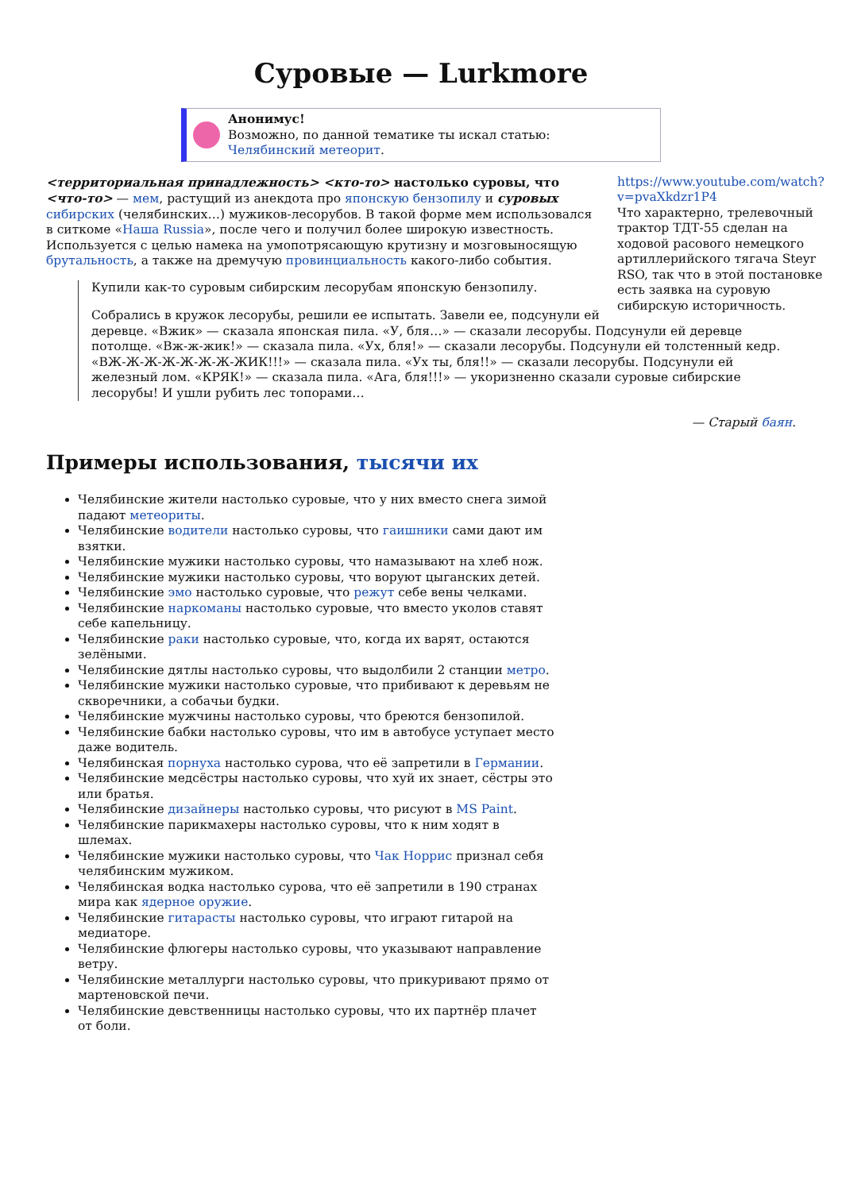Суровые — Lurkmore
Анонимус!
Возможно, по данной тематике ты искал статью:
Челябинский метеорит.
https://www.youtube.com/watch?v=pvaXkdzr1P4
Что характерно, трелевочный трактор ТДТ-55 сделан на ходовой расового немецкого артиллерийского тягача Steyr RSO, так что в этой постановке есть заявка на суровую сибирскую историчность.
<территориальная принадлежность> <кто-то> настолько суровы, что <что-то> — мем, растущий из анекдота про японскую бензопилу и суровых сибирских (челябинских…) мужиков-лесорубов. В такой форме мем использовался в ситкоме «Наша Russia», после чего и получил более широкую известность. Используется с целью намека на умопотрясающую крутизну и мозговыносящую брутальность, а также на дремучую провинциальность какого-либо события.
Купили как-то суровым сибирским лесорубам японскую бензопилу.
Собрались в кружок лесорубы, решили ее испытать. Завели ее, подсунули ей деревце. «Вжик» — сказала японская пила. «У, бля…» — сказали лесорубы. Подсунули ей деревце потолще. «Вж-ж-жик!» — сказала пила. «Ух, бля!» — сказали лесорубы. Подсунули ей толстенный кедр. «ВЖ-Ж-Ж-Ж-Ж-Ж-Ж-ЖИК!!!» — сказала пила. «Ух ты, бля!!» — сказали лесорубы. Подсунули ей железный лом. «КРЯК!» — сказала пила. «Ага, бля!!!» — укоризненно сказали суровые сибирские лесорубы! И ушли рубить лес топорами…
— Старый баян.
Примеры использования, тысячи их
Челябинские жители настолько суровые, что у них вместо снега зимой падают метеориты.
Челябинские водители настолько суровы, что гаишники сами дают им взятки.
Челябинские мужики настолько суровы, что намазывают на хлеб нож.
Челябинские мужики настолько суровы, что воруют цыганских детей.
Челябинские эмо настолько суровые, что режут себе вены челками.
Челябинские наркоманы настолько суровые, что вместо уколов ставят себе капельницу.
Челябинские раки настолько суровые, что, когда их варят, остаются зелёными.
Челябинские дятлы настолько суровы, что выдолбили 2 станции метро.
Челябинские мужики настолько суровые, что прибивают к деревьям не скворечники, а собачьи будки.
Челябинские мужчины настолько суровы, что бреются бензопилой.
Челябинские бабки настолько суровы, что им в автобусе уступает место даже водитель.
Челябинская порнуха настолько сурова, что её запретили в Германии.
Челябинские медсёстры настолько суровы, что хуй их знает, сёстры это или братья.
Челябинские дизайнеры настолько суровы, что рисуют в MS Paint.
Челябинские парикмахеры настолько суровы, что к ним ходят в шлемах.
Челябинские мужики настолько суровы, что Чак Норрис признал себя челябинским мужиком.
Челябинская водка настолько сурова, что её запретили в 190 странах мира как ядерное оружие.
Челябинские гитарасты настолько суровы, что играют гитарой на медиаторе.
Челябинские флюгеры настолько суровы, что указывают направление ветру.
Челябинские металлурги настолько суровы, что прикуривают прямо от мартеновской печи.
Челябинские девственницы настолько суровы, что их партнёр плачет от боли.